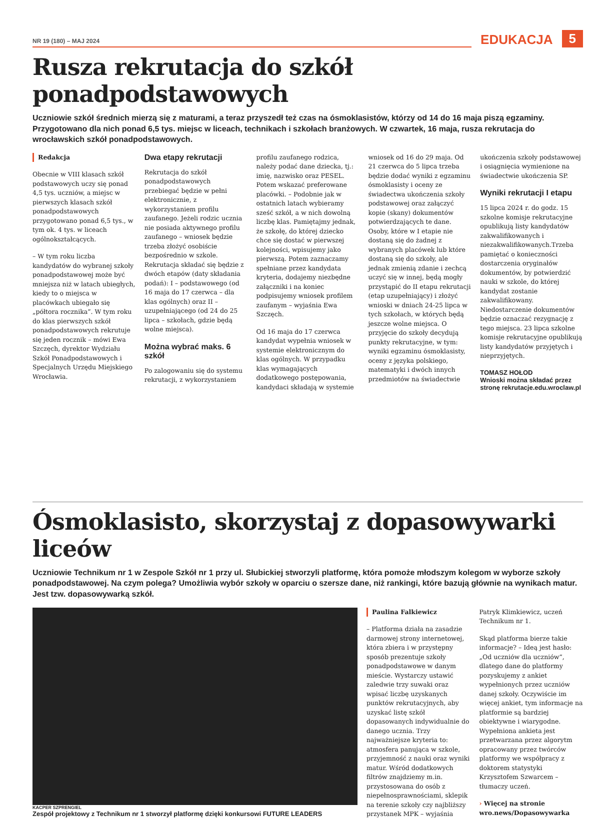NR 19 (180) – MAJ 2024
EDUKACJA
5
Rusza rekrutacja do szkół ponadpodstawowych
Uczniowie szkół średnich mierzą się z maturami, a teraz przyszedł też czas na ósmoklasistów, którzy od 14 do 16 maja piszą egzaminy. Przygotowano dla nich ponad 6,5 tys. miejsc w liceach, technikach i szkołach branżowych. W czwartek, 16 maja, rusza rekrutacja do wrocławskich szkół ponadpodstawowych.
Redakcja
Obecnie w VIII klasach szkół podstawowych uczy się ponad 4,5 tys. uczniów, a miejsc w pierwszych klasach szkół ponadpodstawowych przygotowano ponad 6,5 tys., w tym ok. 4 tys. w liceach ogólnokształcących.
– W tym roku liczba kandydatów do wybranej szkoły ponadpodstawowej może być mniejsza niż w latach ubiegłych, kiedy to o miejsca w placówkach ubiegało się „półtora rocznika”. W tym roku do klas pierwszych szkół ponadpodstawowych rekrutuje się jeden rocznik – mówi Ewa Szczęch, dyrektor Wydziału Szkół Ponadpodstawowych i Specjalnych Urzędu Miejskiego Wrocławia.
Dwa etapy rekrutacji
Rekrutacja do szkół ponadpodstawowych przebiegać będzie w pełni elektronicznie, z wykorzystaniem profilu zaufanego. Jeżeli rodzic ucznia nie posiada aktywnego profilu zaufanego – wniosek będzie trzeba złożyć osobiście bezpośrednio w szkole. Rekrutacja składać się będzie z dwóch etapów (daty składania podań): I – podstawowego (od 16 maja do 17 czerwca – dla klas ogólnych) oraz II – uzupełniającego (od 24 do 25 lipca – szkołach, gdzie będą wolne miejsca).
Można wybrać maks. 6 szkół
Po zalogowaniu się do systemu rekrutacji, z wykorzystaniem profilu zaufanego rodzica, należy podać dane dziecka, tj.: imię, nazwisko oraz PESEL. Potem wskazać preferowane placówki. – Podobnie jak w ostatnich latach wybieramy sześć szkół, a w nich dowolną liczbę klas. Pamiętajmy jednak, że szkołę, do której dziecko chce się dostać w pierwszej kolejności, wpisujemy jako pierwszą. Potem zaznaczamy spełniane przez kandydata kryteria, dodajemy niezbędne załączniki i na koniec podpisujemy wniosek profilem zaufanym – wyjaśnia Ewa Szczęch.
Od 16 maja do 17 czerwca kandydat wypełnia wniosek w systemie elektronicznym do klas ogólnych. W przypadku klas wymagających dodatkowego postępowania, kandydaci składają w systemie wniosek od 16 do 29 maja. Od 21 czerwca do 5 lipca trzeba będzie dodać wyniki z egzaminu ósmoklasisty i oceny ze świadectwa ukończenia szkoły podstawowej oraz załączyć kopie (skany) dokumentów potwierdzających te dane. Osoby, które w I etapie nie dostaną się do żadnej z wybranych placówek lub które dostaną się do szkoły, ale jednak zmienią zdanie i zechcą uczyć się w innej, będą mogły przystąpić do II etapu rekrutacji (etap uzupełniający) i złożyć wnioski w dniach 24-25 lipca w tych szkołach, w których będą jeszcze wolne miejsca. O przyjęcie do szkoły decydują punkty rekrutacyjne, w tym: wyniki egzaminu ósmoklasisty, oceny z języka polskiego, matematyki i dwóch innych przedmiotów na świadectwie ukończenia szkoły podstawowej i osiągnięcia wymienione na świadectwie ukończenia SP.
Wyniki rekrutacji I etapu
15 lipca 2024 r. do godz. 15 szkolne komisje rekrutacyjne opublikują listy kandydatów zakwalifikowanych i niezakwalifikowanych.Trzeba pamiętać o konieczności dostarczenia oryginałów dokumentów, by potwierdzić nauki w szkole, do której kandydat zostanie zakwalifikowany. Niedostarczenie dokumentów będzie oznaczać rezygnację z tego miejsca. 23 lipca szkolne komisje rekrutacyjne opublikują listy kandydatów przyjętych i nieprzyjętych.
TOMASZ HOŁOD
Wnioski można składać przez stronę rekrutacje.edu.wroclaw.pl
Ósmoklasisto, skorzystaj z dopasowywarki liceów
Uczniowie Technikum nr 1 w Zespole Szkół nr 1 przy ul. Słubickiej stworzyli platformę, która pomoże młodszym kolegom w wyborze szkoły ponadpodstawowej. Na czym polega? Umożliwia wybór szkoły w oparciu o szersze dane, niż rankingi, które bazują głównie na wynikach matur. Jest tzw. dopasowywarką szkół.
KACPER SZPRENGIEL
Zespół projektowy z Technikum nr 1 stworzył platformę dzięki konkursowi FUTURE LEADERS
Paulina Falkiewicz
– Platforma działa na zasadzie darmowej strony internetowej, która zbiera i w przystępny sposób prezentuje szkoły ponadpodstawowe w danym mieście. Wystarczy ustawić zaledwie trzy suwaki oraz wpisać liczbę uzyskanych punktów rekrutacyjnych, aby uzyskać listę szkół dopasowanych indywidualnie do danego ucznia. Trzy najważniejsze kryteria to: atmosfera panująca w szkole, przyjemność z nauki oraz wyniki matur. Wśród dodatkowych filtrów znajdziemy m.in. przystosowana do osób z niepełnosprawnościami, sklepik na terenie szkoły czy najbliższy przystanek MPK – wyjaśnia Patryk Klimkiewicz, uczeń Technikum nr 1.
Skąd platforma bierze takie informacje? – Ideą jest hasło: „Od uczniów dla uczniów”, dlatego dane do platformy pozyskujemy z ankiet wypełnionych przez uczniów danej szkoły. Oczywiście im więcej ankiet, tym informacje na platformie są bardziej obiektywne i wiarygodne. Wypełniona ankieta jest przetwarzana przez algorytm opracowany przez twórców platformy we współpracy z doktorem statystyki Krzysztofem Szwarcem – tłumaczy uczeń.
› Więcej na stronie wro.news/Dopasowywarka